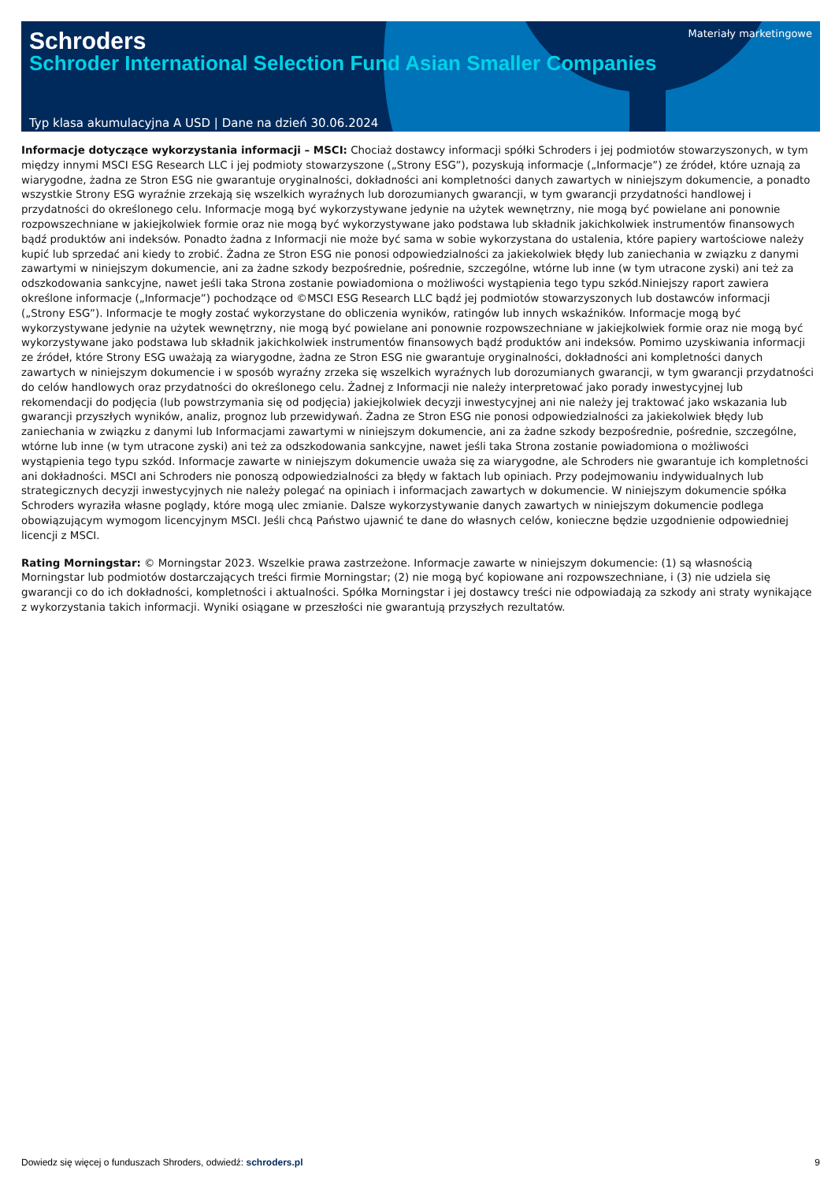Schroders
Materiały marketingowe
Schroder International Selection Fund Asian Smaller Companies
Typ klasa akumulacyjna A USD | Dane na dzień 30.06.2024
Informacje dotyczące wykorzystania informacji – MSCI: Chociaż dostawcy informacji spółki Schroders i jej podmiotów stowarzyszonych, w tym między innymi MSCI ESG Research LLC i jej podmioty stowarzyszone („Strony ESG”), pozyskują informacje („Informacje”) ze źródeł, które uznają za wiarygodne, żadna ze Stron ESG nie gwarantuje oryginalności, dokładności ani kompletności danych zawartych w niniejszym dokumencie, a ponadto wszystkie Strony ESG wyraźnie zrzekają się wszelkich wyraźnych lub dorozumianych gwarancji, w tym gwarancji przydatności handlowej i przydatności do określonego celu. Informacje mogą być wykorzystywane jedynie na użytek wewnętrzny, nie mogą być powielane ani ponownie rozpowszechniane w jakiejkolwiek formie oraz nie mogą być wykorzystywane jako podstawa lub składnik jakichkolwiek instrumentów finansowych bądź produktów ani indeksów. Ponadto żadna z Informacji nie może być sama w sobie wykorzystana do ustalenia, które papiery wartościowe należy kupić lub sprzedać ani kiedy to zrobić. Żadna ze Stron ESG nie ponosi odpowiedzialności za jakiekolwiek błędy lub zaniechania w związku z danymi zawartymi w niniejszym dokumencie, ani za żadne szkody bezpośrednie, pośrednie, szczególne, wtórne lub inne (w tym utracone zyski) ani też za odszkodowania sankcyjne, nawet jeśli taka Strona zostanie powiadomiona o możliwości wystąpienia tego typu szkód.Niniejszy raport zawiera określone informacje („Informacje”) pochodzące od ©MSCI ESG Research LLC bądź jej podmiotów stowarzyszonych lub dostawców informacji („Strony ESG”). Informacje te mogły zostać wykorzystane do obliczenia wyników, ratingów lub innych wskaźników. Informacje mogą być wykorzystywane jedynie na użytek wewnętrzny, nie mogą być powielane ani ponownie rozpowszechniane w jakiejkolwiek formie oraz nie mogą być wykorzystywane jako podstawa lub składnik jakichkolwiek instrumentów finansowych bądź produktów ani indeksów. Pomimo uzyskiwania informacji ze źródeł, które Strony ESG uważają za wiarygodne, żadna ze Stron ESG nie gwarantuje oryginalności, dokładności ani kompletności danych zawartych w niniejszym dokumencie i w sposób wyraźny zrzeka się wszelkich wyraźnych lub dorozumianych gwarancji, w tym gwarancji przydatności do celów handlowych oraz przydatności do określonego celu. Żadnej z Informacji nie należy interpretować jako porady inwestycyjnej lub rekomendacji do podjęcia (lub powstrzymania się od podjęcia) jakiejkolwiek decyzji inwestycyjnej ani nie należy jej traktować jako wskazania lub gwarancji przyszłych wyników, analiz, prognoz lub przewidywań. Żadna ze Stron ESG nie ponosi odpowiedzialności za jakiekolwiek błędy lub zaniechania w związku z danymi lub Informacjami zawartymi w niniejszym dokumencie, ani za żadne szkody bezpośrednie, pośrednie, szczególne, wtórne lub inne (w tym utracone zyski) ani też za odszkodowania sankcyjne, nawet jeśli taka Strona zostanie powiadomiona o możliwości wystąpienia tego typu szkód. Informacje zawarte w niniejszym dokumencie uważa się za wiarygodne, ale Schroders nie gwarantuje ich kompletności ani dokładności. MSCI ani Schroders nie ponoszą odpowiedzialności za błędy w faktach lub opiniach. Przy podejmowaniu indywidualnych lub strategicznych decyzji inwestycyjnych nie należy polegać na opiniach i informacjach zawartych w dokumencie. W niniejszym dokumencie spółka Schroders wyraziła własne poglądy, które mogą ulec zmianie. Dalsze wykorzystywanie danych zawartych w niniejszym dokumencie podlega obowiązującym wymogom licencyjnym MSCI. Jeśli chcą Państwo ujawnić te dane do własnych celów, konieczne będzie uzgodnienie odpowiedniej licencji z MSCI.
Rating Morningstar: © Morningstar 2023. Wszelkie prawa zastrzeżone. Informacje zawarte w niniejszym dokumencie: (1) są własnością Morningstar lub podmiotów dostarczających treści firmie Morningstar; (2) nie mogą być kopiowane ani rozpowszechniane, i (3) nie udziela się gwarancji co do ich dokładności, kompletności i aktualności. Spółka Morningstar i jej dostawcy treści nie odpowiadają za szkody ani straty wynikające z wykorzystania takich informacji. Wyniki osiągane w przeszłości nie gwarantują przyszłych rezultatów.
Dowiedz się więcej o funduszach Shroders, odwiedź: schroders.pl 9